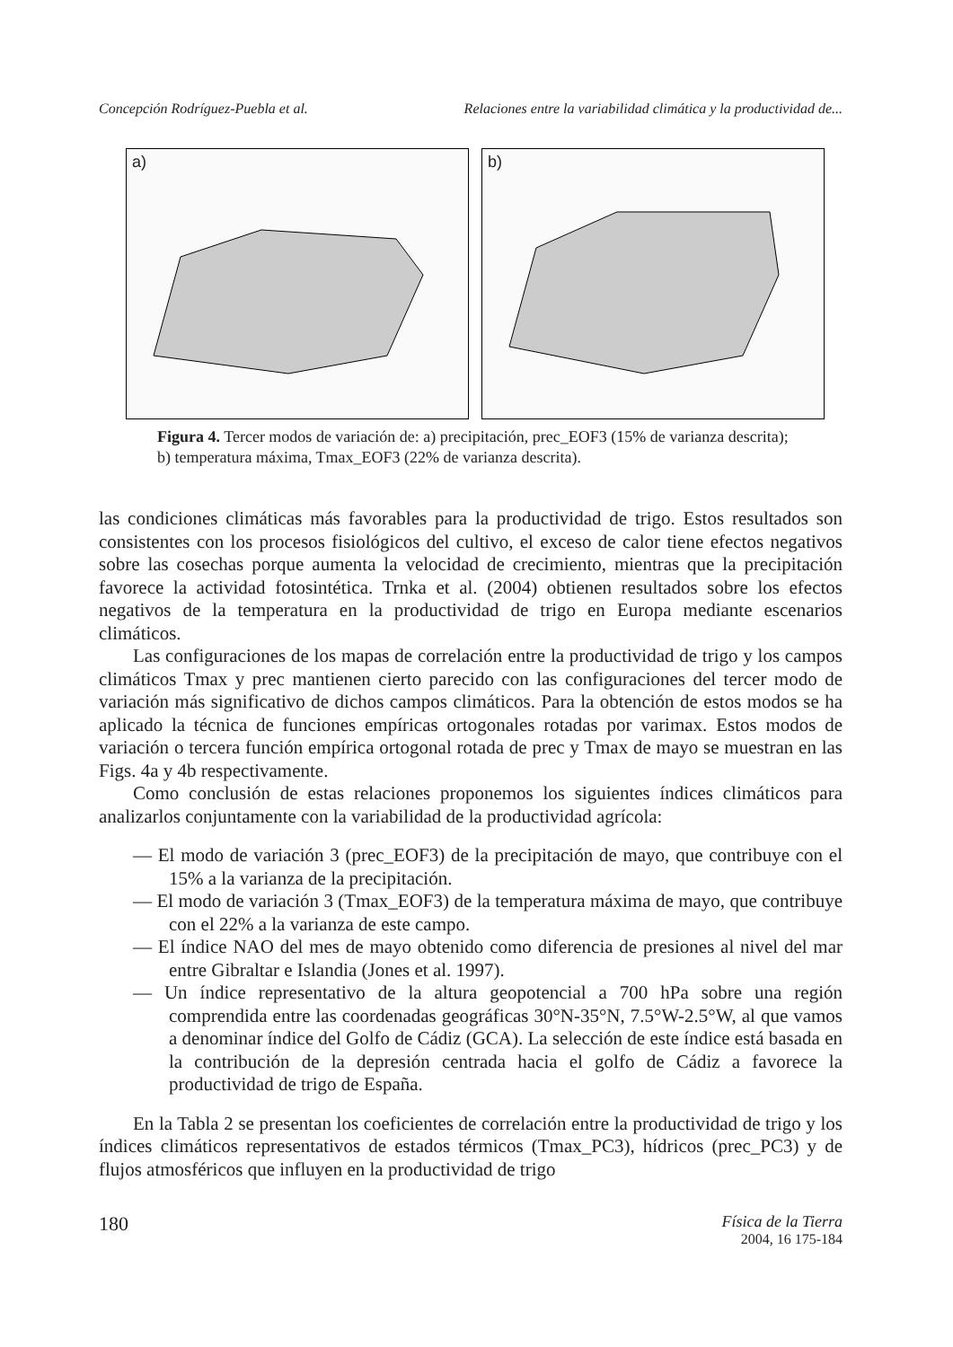Concepción Rodríguez-Puebla et al. Relaciones entre la variabilidad climática y la productividad de...
a)
b)
Figura 4. Tercer modos de variación de: a) precipitación, prec_EOF3 (15% de varianza descrita); b) temperatura máxima, Tmax_EOF3 (22% de varianza descrita).
las condiciones climáticas más favorables para la productividad de trigo. Estos resultados son consistentes con los procesos fisiológicos del cultivo, el exceso de calor tiene efectos negativos sobre las cosechas porque aumenta la velocidad de crecimiento, mientras que la precipitación favorece la actividad fotosintética. Trnka et al. (2004) obtienen resultados sobre los efectos negativos de la temperatura en la productividad de trigo en Europa mediante escenarios climáticos.
Las configuraciones de los mapas de correlación entre la productividad de trigo y los campos climáticos Tmax y prec mantienen cierto parecido con las configuraciones del tercer modo de variación más significativo de dichos campos climáticos. Para la obtención de estos modos se ha aplicado la técnica de funciones empíricas ortogonales rotadas por varimax. Estos modos de variación o tercera función empírica ortogonal rotada de prec y Tmax de mayo se muestran en las Figs. 4a y 4b respectivamente.
Como conclusión de estas relaciones proponemos los siguientes índices climáticos para analizarlos conjuntamente con la variabilidad de la productividad agrícola:
— El modo de variación 3 (prec_EOF3) de la precipitación de mayo, que contribuye con el 15% a la varianza de la precipitación.
— El modo de variación 3 (Tmax_EOF3) de la temperatura máxima de mayo, que contribuye con el 22% a la varianza de este campo.
— El índice NAO del mes de mayo obtenido como diferencia de presiones al nivel del mar entre Gibraltar e Islandia (Jones et al. 1997).
— Un índice representativo de la altura geopotencial a 700 hPa sobre una región comprendida entre las coordenadas geográficas 30°N-35°N, 7.5°W-2.5°W, al que vamos a denominar índice del Golfo de Cádiz (GCA). La selección de este índice está basada en la contribución de la depresión centrada hacia el golfo de Cádiz a favorece la productividad de trigo de España.
En la Tabla 2 se presentan los coeficientes de correlación entre la productividad de trigo y los índices climáticos representativos de estados térmicos (Tmax_PC3), hídricos (prec_PC3) y de flujos atmosféricos que influyen en la productividad de trigo
180 Física de la Tierra
2004, 16 175-184